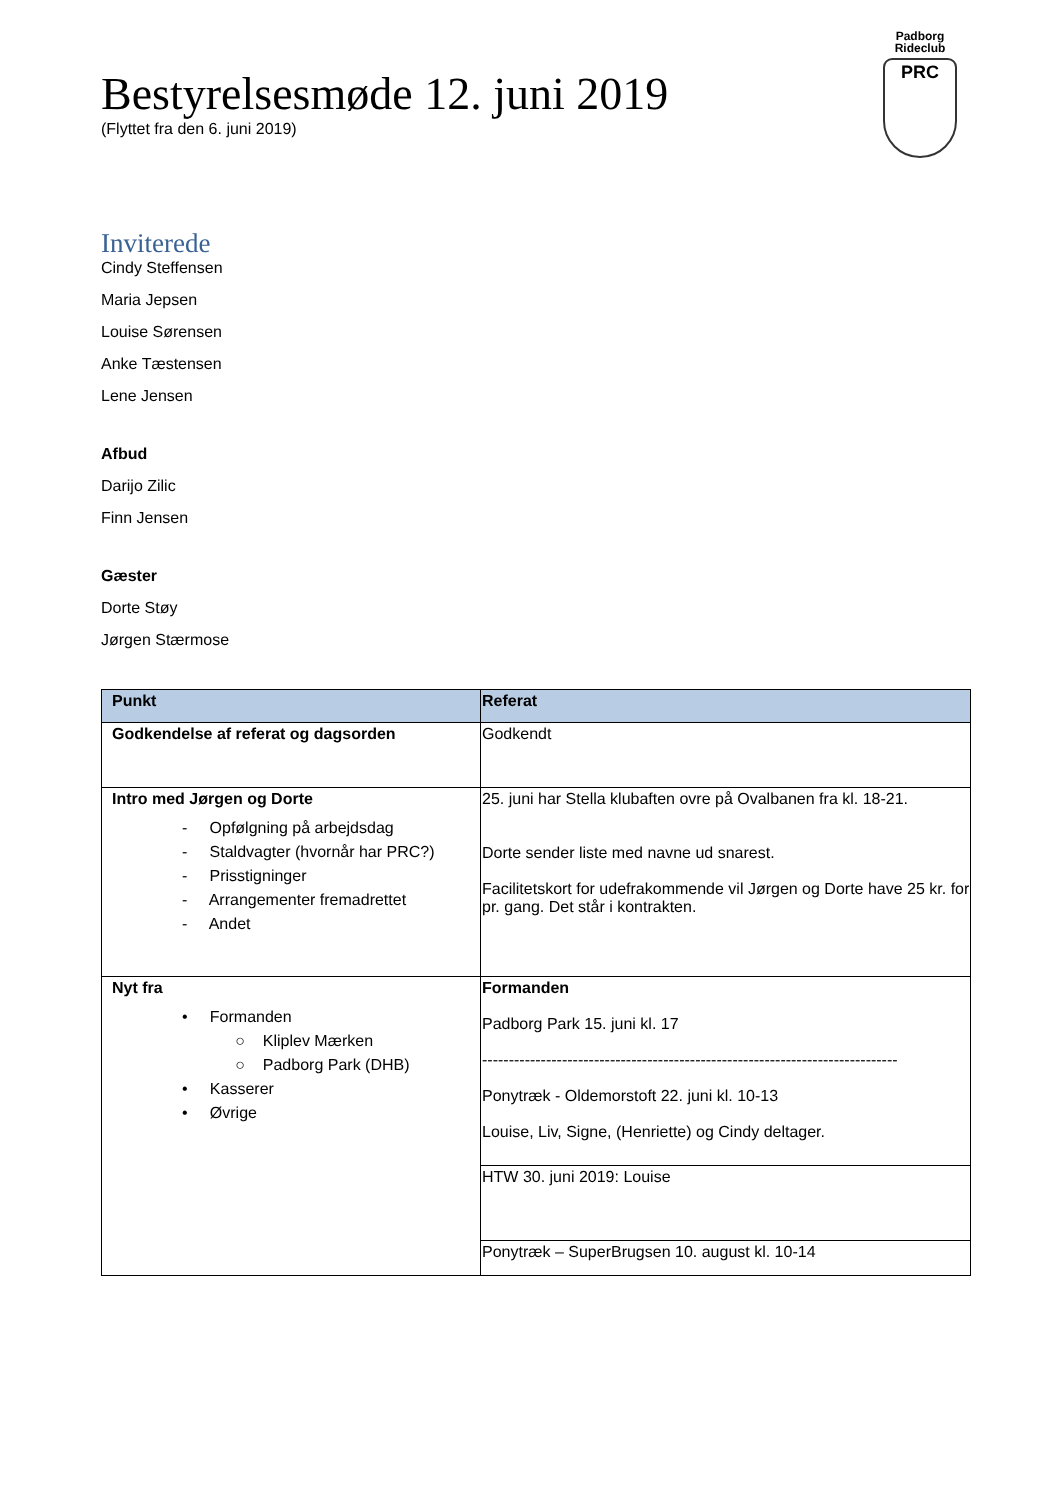Padborg Rideclub
PRC
Bestyrelsesmøde 12. juni 2019
(Flyttet fra den 6. juni 2019)
Inviterede
Cindy Steffensen
Maria Jepsen
Louise Sørensen
Anke Tæstensen
Lene Jensen
Afbud
Darijo Zilic
Finn Jensen
Gæster
Dorte Støy
Jørgen Stærmose
| Punkt | Referat |
| --- | --- |
| Godkendelse af referat og dagsorden | Godkendt |
| Intro med Jørgen og Dorte - Opfølgning på arbejdsdag - Staldvagter (hvornår har PRC?) - Prisstigninger - Arrangementer fremadrettet - Andet | 25. juni har Stella klubaften ovre på Ovalbanen fra kl. 18-21. Dorte sender liste med navne ud snarest. Facilitetskort for udefrakommende vil Jørgen og Dorte have 25 kr. for pr. gang. Det står i kontrakten. |
| Nyt fra • Formanden ○ Kliplev Mærken ○ Padborg Park (DHB) • Kasserer • Øvrige | Formanden Padborg Park 15. juni kl. 17 ------------------------------------------------------------------------------ Ponytræk - Oldemorstoft 22. juni kl. 10-13 Louise, Liv, Signe, (Henriette) og Cindy deltager. |
| | HTW 30. juni 2019: Louise |
| | Ponytræk – SuperBrugsen 10. august kl. 10-14 |